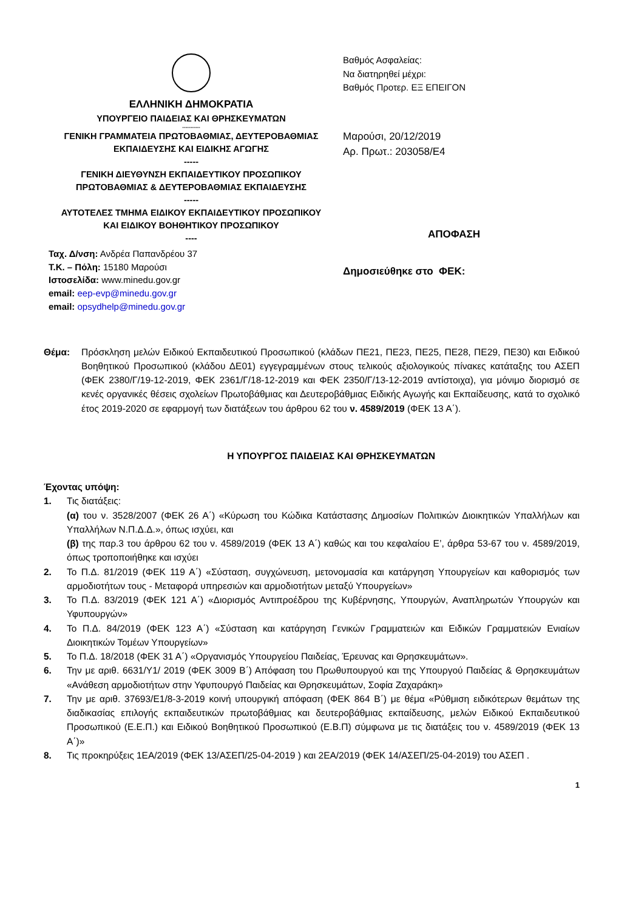ΕΛΛΗΝΙΚΗ ΔΗΜΟΚΡΑΤΙΑ
ΥΠΟΥΡΓΕΙΟ ΠΑΙΔΕΙΑΣ ΚΑΙ ΘΡΗΣΚΕΥΜΑΤΩΝ
-----------
ΓΕΝΙΚΗ ΓΡΑΜΜΑΤΕΙΑ ΠΡΩΤΟΒΑΘΜΙΑΣ, ΔΕΥΤΕΡΟΒΑΘΜΙΑΣ
ΕΚΠΑΙΔΕΥΣΗΣ ΚΑΙ ΕΙΔΙΚΗΣ ΑΓΩΓΗΣ
-----
ΓΕΝΙΚΗ ΔΙΕΥΘΥΝΣΗ ΕΚΠΑΙΔΕΥΤΙΚΟΥ ΠΡΟΣΩΠΙΚΟΥ
ΠΡΩΤΟΒΑΘΜΙΑΣ & ΔΕΥΤΕΡΟΒΑΘΜΙΑΣ ΕΚΠΑΙΔΕΥΣΗΣ
-----
ΑΥΤΟΤΕΛΕΣ ΤΜΗΜΑ ΕΙΔΙΚΟΥ ΕΚΠΑΙΔΕΥΤΙΚΟΥ ΠΡΟΣΩΠΙΚΟΥ
ΚΑΙ ΕΙΔΙΚΟΥ ΒΟΗΘΗΤΙΚΟΥ ΠΡΟΣΩΠΙΚΟΥ
----
Ταχ. Δ/νση: Ανδρέα Παπανδρέου 37
Τ.Κ. – Πόλη: 15180 Μαρούσι
Ιστοσελίδα: www.minedu.gov.gr
email: eep-evp@minedu.gov.gr
email: opsydhelp@minedu.gov.gr
Βαθμός Ασφαλείας:
Να διατηρηθεί μέχρι:
Βαθμός Προτερ. ΕΞ ΕΠΕΙΓΟΝ
Μαρούσι, 20/12/2019
Αρ. Πρωτ.: 203058/Ε4
ΑΠΟΦΑΣΗ
Δημοσιεύθηκε στο ΦΕΚ:
Θέμα: Πρόσκληση μελών Ειδικού Εκπαιδευτικού Προσωπικού (κλάδων ΠΕ21, ΠΕ23, ΠΕ25, ΠΕ28, ΠΕ29, ΠΕ30) και Ειδικού Βοηθητικού Προσωπικού (κλάδου ΔΕ01) εγγεγραμμένων στους τελικούς αξιολογικούς πίνακες κατάταξης του ΑΣΕΠ (ΦΕΚ 2380/Γ/19-12-2019, ΦΕΚ 2361/Γ/18-12-2019 και ΦΕΚ 2350/Γ/13-12-2019 αντίστοιχα), για μόνιμο διορισμό σε κενές οργανικές θέσεις σχολείων Πρωτοβάθμιας και Δευτεροβάθμιας Ειδικής Αγωγής και Εκπαίδευσης, κατά το σχολικό έτος 2019-2020 σε εφαρμογή των διατάξεων του άρθρου 62 του ν. 4589/2019 (ΦΕΚ 13 Α΄).
Η ΥΠΟΥΡΓΟΣ ΠΑΙΔΕΙΑΣ ΚΑΙ ΘΡΗΣΚΕΥΜΑΤΩΝ
Έχοντας υπόψη:
1. Τις διατάξεις:
(α) του ν. 3528/2007 (ΦΕΚ 26 Α΄) «Κύρωση του Κώδικα Κατάστασης Δημοσίων Πολιτικών Διοικητικών Υπαλλήλων και Υπαλλήλων Ν.Π.Δ.Δ.», όπως ισχύει, και
(β) της παρ.3 του άρθρου 62 του ν. 4589/2019 (ΦΕΚ 13 Α΄) καθώς και του κεφαλαίου Ε’, άρθρα 53-67 του ν. 4589/2019, όπως τροποποιήθηκε και ισχύει
2. Το Π.Δ. 81/2019 (ΦΕΚ 119 Α΄) «Σύσταση, συγχώνευση, μετονομασία και κατάργηση Υπουργείων και καθορισμός των αρμοδιοτήτων τους - Μεταφορά υπηρεσιών και αρμοδιοτήτων μεταξύ Υπουργείων»
3. Το Π.Δ. 83/2019 (ΦΕΚ 121 Α΄) «Διορισμός Αντιπροέδρου της Κυβέρνησης, Υπουργών, Αναπληρωτών Υπουργών και Υφυπουργών»
4. Το Π.Δ. 84/2019 (ΦΕΚ 123 Α΄) «Σύσταση και κατάργηση Γενικών Γραμματειών και Ειδικών Γραμματειών Ενιαίων Διοικητικών Τομέων Υπουργείων»
5. Το Π.Δ. 18/2018 (ΦΕΚ 31 Α΄) «Οργανισμός Υπουργείου Παιδείας, Έρευνας και Θρησκευμάτων».
6. Την με αριθ. 6631/Υ1/ 2019 (ΦΕΚ 3009 Β΄) Απόφαση του Πρωθυπουργού και της Υπουργού Παιδείας & Θρησκευμάτων «Ανάθεση αρμοδιοτήτων στην Υφυπουργό Παιδείας και Θρησκευμάτων, Σοφία Ζαχαράκη»
7. Την με αριθ. 37693/Ε1/8-3-2019 κοινή υπουργική απόφαση (ΦΕΚ 864 Β΄) με θέμα «Ρύθμιση ειδικότερων θεμάτων της διαδικασίας επιλογής εκπαιδευτικών πρωτοβάθμιας και δευτεροβάθμιας εκπαίδευσης, μελών Ειδικού Εκπαιδευτικού Προσωπικού (Ε.Ε.Π.) και Ειδικού Βοηθητικού Προσωπικού (Ε.Β.Π) σύμφωνα με τις διατάξεις του ν. 4589/2019 (ΦΕΚ 13 Α΄)»
8. Τις προκηρύξεις 1ΕΑ/2019 (ΦΕΚ 13/ΑΣΕΠ/25-04-2019 ) και 2ΕΑ/2019 (ΦΕΚ 14/ΑΣΕΠ/25-04-2019) του ΑΣΕΠ .
1